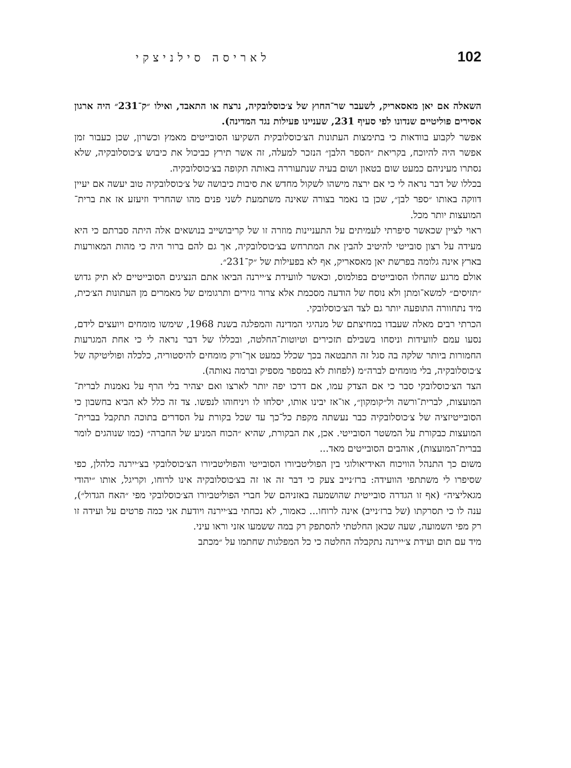102 לאריסה סילניצקי
השאלה אם יאן מאסאריק, לשעבר שר־החוץ של צ׳כוסלובקיה, נרצח או התאבד, ואילו ״ק־231״ היה ארגון אסירים פוליטיים שנדונו לפי סעיף 231, שעניינו פעילות נגד המדינה).
אפשר לקבוע בוודאות כי בתימצות העתונות הצ׳כוסלובקית השקיעו הסובייטים מאמץ וכשרון, שכן כעבור זמן אפשר היה להיוכח, בקריאת ״הספר הלבן״ הנזכר למעלה, זה אשר תירץ כביכול את כיבוש צ׳כוסלובקיה, שלא נסתרו מעיניהם כמעט שום בטאון ושום בעיה שנתעוררה באותה תקופה בצ׳כוסלובקיה.
בכללו של דבר נראה לי כי אם ירצה מישהו לשקול מחדש את סיבות כיבושה של צ׳כוסלובקיה טוב יעשה אם יעיין דווקה באותו ״ספר לבן״, שכן בו נאמר בצורה שאינה משתמעת לשני פנים מהו שהחריד וזיעזע אז את ברית־המועצות יותר מכל.
ראוי לציין שכאשר סיפרתי לעמיתים על התעניינות מוזרה זו של קריבושייב בנושאים אלה היתה סברתם כי היא מעידה על רצון סובייטי להיטיב להבין את המתרחש בצ׳כוסלובקיה, אך גם להם ברור היה כי מהות המאורעות בארץ אינה גלומה בפרשת יאן מאסאריק, אף לא בפעילות של ״ק־231״.
אולם מרגע שהחלו הסובייטים בפולמוס, וכאשר לוועידת צ׳יירנה הביאו אתם הנציגים הסובייטיים לא תיק גדוש ״תזיסים״ למשא־ומתן ולא נוסח של הודעה מסכמת אלא צרור גזירים ותרגומים של מאמרים מן העתונות הצ׳כית, מיד נתחוורה התופעה יותר גם לצד הצ׳כוסלובקי.
הכרתי רבים מאלה שעבדו במחיצתם של מנהיגי המדינה והמפלגה בשנת 1968, שימשו מומחים ויועצים לידם, נסעו עמם לוועידות וניסחו בשבילם תזכירים וטיוטות־החלטה, ובכללו של דבר נראה לי כי אחת המגרעות החמורות ביותר שלקה בה סגל זה התבטאה בכך שכלל כמעט אך־ורק מומחים להיסטוריה, כלכלה ופוליטיקה של צ׳כוסלובקיה, בלי מומחים לברה״מ (לפחות לא במספר מספיק וברמה נאותה).
הצד הצ׳כוסלובקי סבר כי אם הצדק עמו, אם דרכו יפה יותר לארצו ואם יצהיר בלי הרף על נאמנות לברית־המועצות, לברית־ורשה ול״קומקון״, או־אז יבינו אותו, יסלחו לו ויניחוהו לנפשו. צד זה כלל לא הביא בחשבון כי הסובייטיזציה של צ׳כוסלובקיה כבר נעשתה מקפת כל־כך עד שכל בקורת על הסדרים בתוכה תתקבל בברית־המועצות כבקורת על המשטר הסובייטי. אכן, את הבקורת, שהיא ״הכוח המניע של החברה״ (כמו שנוהגים לומר בברית־המועצות), אוהבים הסובייטים מאד...
משום כך התנהל הוויכוח האידיאולוגי בין הפוליטביורו הסובייטי והפוליטביורו הצ׳כוסלובקי בצ׳יירנה כלהלן, כפי שסיפרו לי משתתפי הוועידה: ברז׳נייב צעק כי דבר זה או זה בצ׳כוסלובקיה אינו לרוחו, וקריגל, אותו ״יהודי מגאליציה״ (אף זו הגדרה סובייטית שהושמעה באזניהם של חברי הפוליטביורו הצ׳כוסלובקי מפי ״האח הגדול״), ענה לו כי תסרקתו (של ברז׳נייב) אינה לרוחו... כאמור, לא נכחתי בצ׳יירנה ויודעת אני כמה פרטים על ועידה זו רק מפי השמועה, שעה שכאן החלטתי להסתפק רק במה ששמעו אזני וראו עיני.
מיד עם תום ועידת צ׳יירנה נתקבלה החלטה כי כל המפלגות שחתמו על ״מכתב